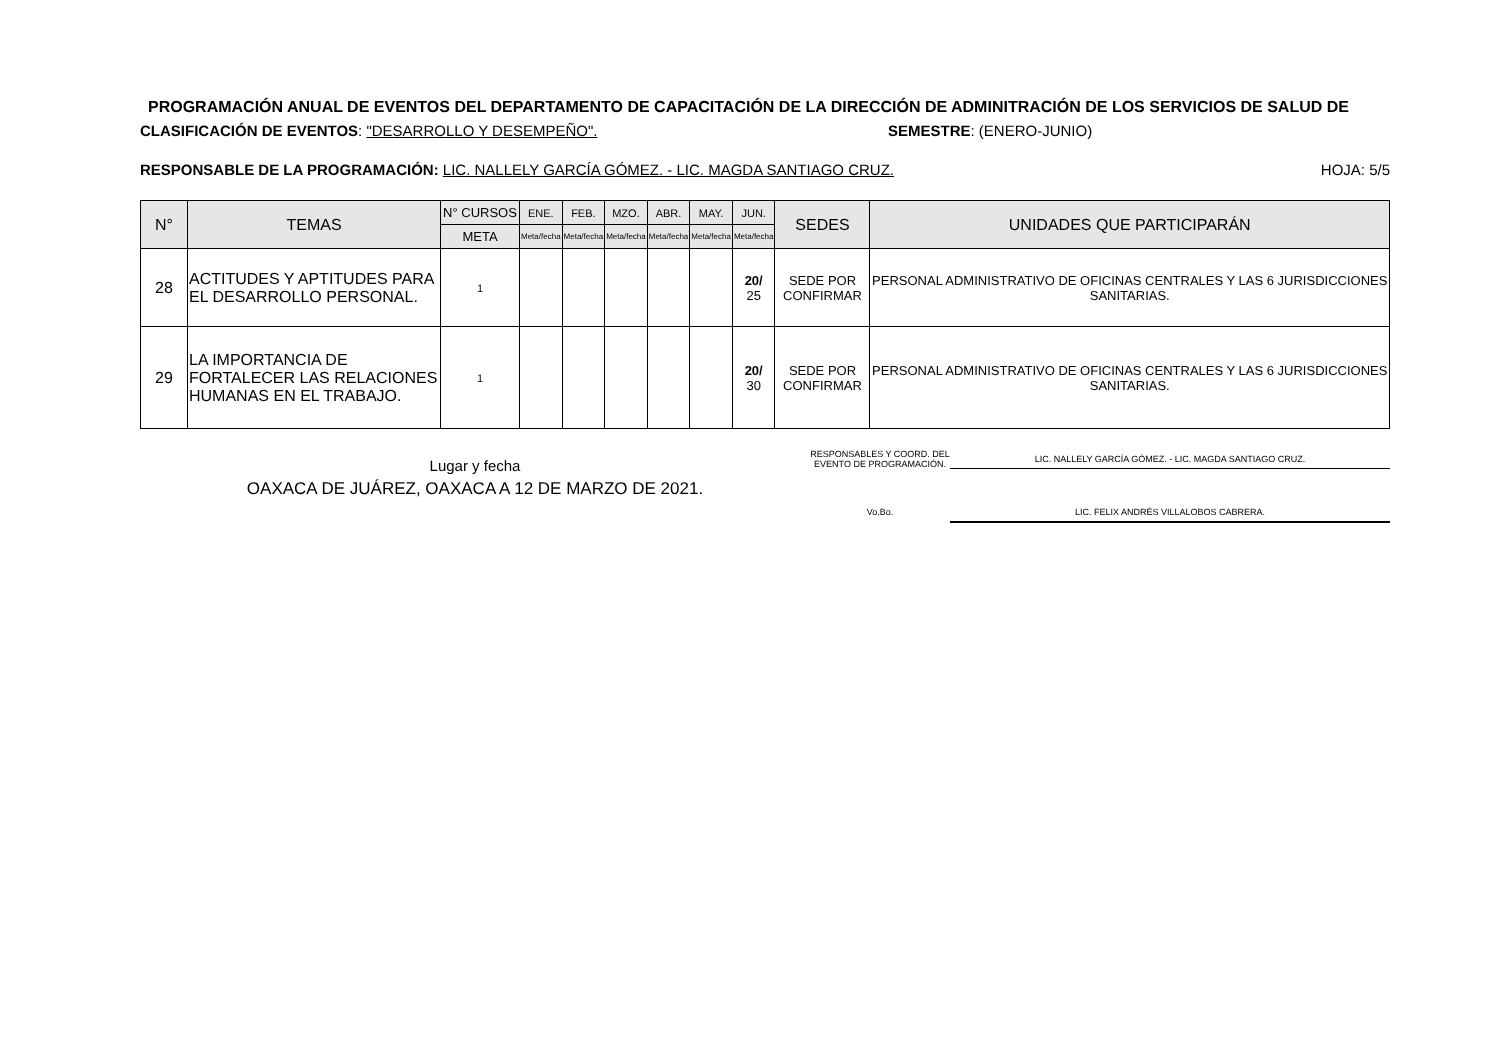PROGRAMACIÓN ANUAL DE EVENTOS DEL DEPARTAMENTO DE CAPACITACIÓN DE LA DIRECCIÓN DE ADMINITRACIÓN DE LOS SERVICIOS DE SALUD DE
CLASIFICACIÓN DE EVENTOS: "DESARROLLO Y DESEMPEÑO". SEMESTRE: (ENERO-JUNIO)
RESPONSABLE DE LA PROGRAMACIÓN: LIC. NALLELY GARCÍA GÓMEZ. - LIC. MAGDA SANTIAGO CRUZ.
HOJA: 5/5
| N° | TEMAS | N° CURSOS | ENE. | FEB. | MZO. | ABR. | MAY. | JUN. | SEDES | UNIDADES QUE PARTICIPARÁN |
| --- | --- | --- | --- | --- | --- | --- | --- | --- | --- | --- |
| | | META | Meta/fecha | Meta/fecha | Meta/fecha | Meta/fecha | Meta/fecha | Meta/fecha | | |
| 28 | ACTITUDES Y APTITUDES PARA EL DESARROLLO PERSONAL. | 1 | | | | | | 20/ 25 | SEDE POR CONFIRMAR | PERSONAL ADMINISTRATIVO DE OFICINAS CENTRALES Y LAS 6 JURISDICCIONES SANITARIAS. |
| 29 | LA IMPORTANCIA DE FORTALECER LAS RELACIONES HUMANAS EN EL TRABAJO. | 1 | | | | | | 20/ 30 | SEDE POR CONFIRMAR | PERSONAL ADMINISTRATIVO DE OFICINAS CENTRALES Y LAS 6 JURISDICCIONES SANITARIAS. |
Lugar y fecha
OAXACA DE JUÁREZ, OAXACA A 12 DE MARZO DE 2021.
RESPONSABLES Y COORD. DEL EVENTO DE PROGRAMACIÓN.
LIC. NALLELY GARCÍA GÓMEZ. - LIC. MAGDA SANTIAGO CRUZ.
Vo.Bo. LIC. FELIX ANDRÉS VILLALOBOS CABRERA.